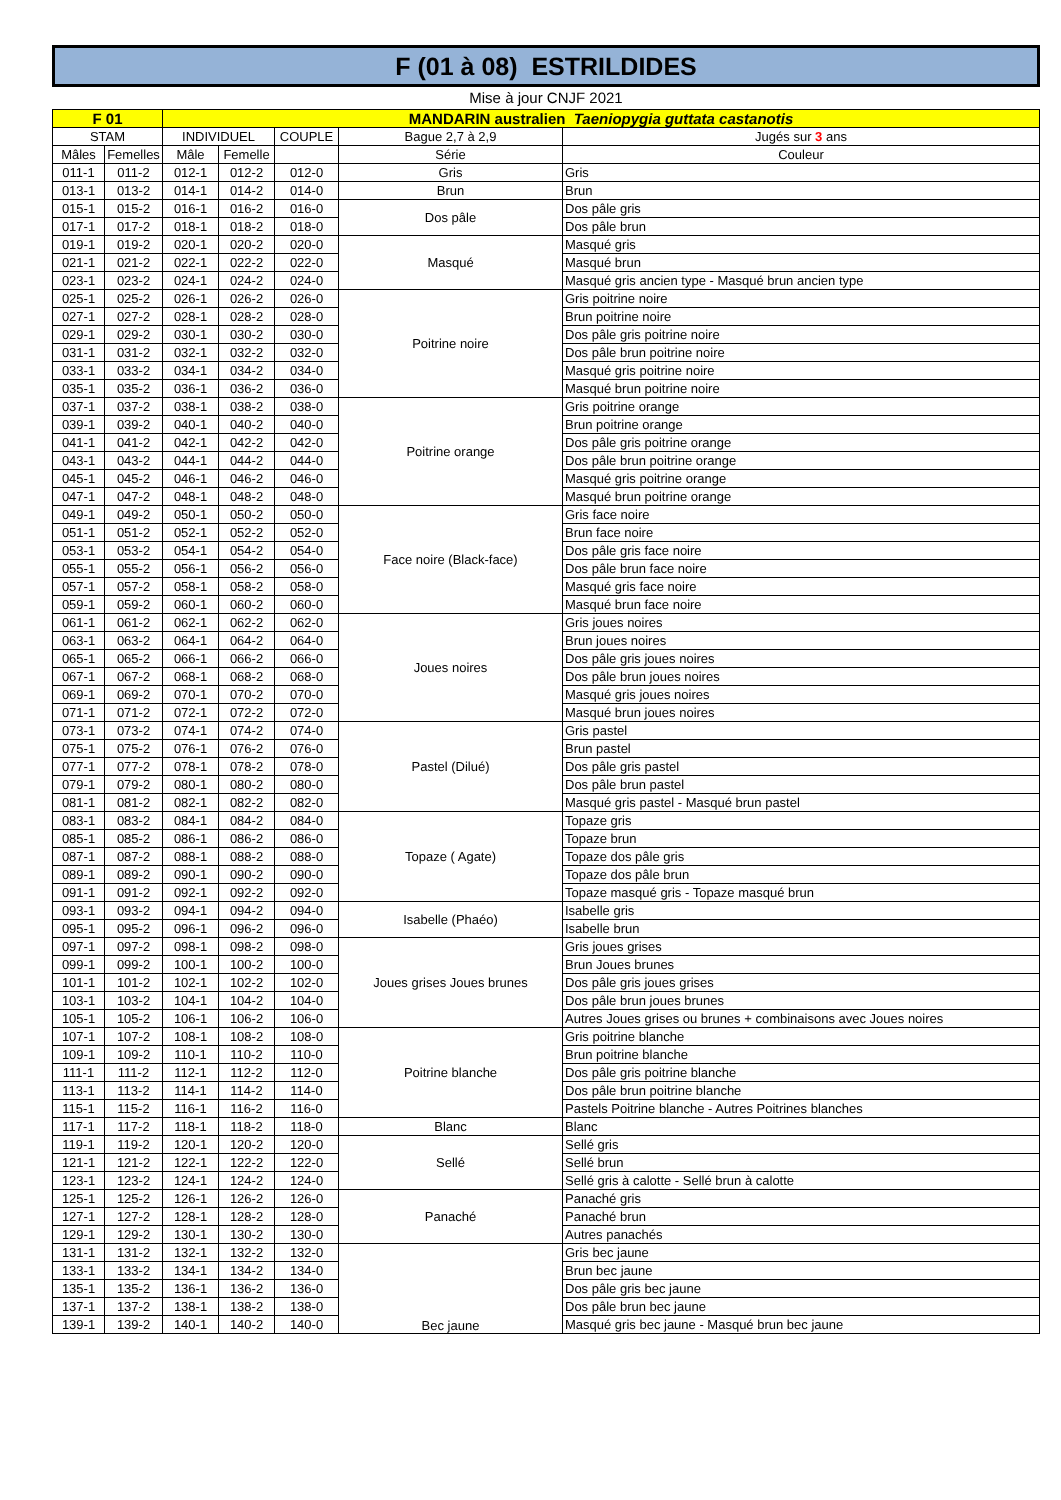F (01 à 08) ESTRILDIDES
Mise à jour CNJF 2021
| F 01 | | MANDARIN australien Taeniopygia guttata castanotis | | | | |
| --- | --- | --- | --- | --- | --- | --- |
| STAM | | INDIVIDUEL | | COUPLE | Bague 2,7 à 2,9 | Jugés sur 3 ans |
| Mâles | Femelles | Mâle | Femelle | | Série | Couleur |
| 011-1 | 011-2 | 012-1 | 012-2 | 012-0 | Gris | Gris |
| 013-1 | 013-2 | 014-1 | 014-2 | 014-0 | Brun | Brun |
| 015-1 | 015-2 | 016-1 | 016-2 | 016-0 | Dos pâle | Dos pâle gris |
| 017-1 | 017-2 | 018-1 | 018-2 | 018-0 | | Dos pâle brun |
| 019-1 | 019-2 | 020-1 | 020-2 | 020-0 | Masqué | Masqué gris |
| 021-1 | 021-2 | 022-1 | 022-2 | 022-0 | | Masqué brun |
| 023-1 | 023-2 | 024-1 | 024-2 | 024-0 | | Masqué gris ancien type - Masqué brun ancien type |
| 025-1 | 025-2 | 026-1 | 026-2 | 026-0 | Poitrine noire | Gris poitrine noire |
| 027-1 | 027-2 | 028-1 | 028-2 | 028-0 | | Brun poitrine noire |
| 029-1 | 029-2 | 030-1 | 030-2 | 030-0 | | Dos pâle gris poitrine noire |
| 031-1 | 031-2 | 032-1 | 032-2 | 032-0 | | Dos pâle brun poitrine noire |
| 033-1 | 033-2 | 034-1 | 034-2 | 034-0 | | Masqué gris poitrine noire |
| 035-1 | 035-2 | 036-1 | 036-2 | 036-0 | | Masqué brun poitrine noire |
| 037-1 | 037-2 | 038-1 | 038-2 | 038-0 | Poitrine orange | Gris poitrine orange |
| 039-1 | 039-2 | 040-1 | 040-2 | 040-0 | | Brun poitrine orange |
| 041-1 | 041-2 | 042-1 | 042-2 | 042-0 | | Dos pâle gris poitrine orange |
| 043-1 | 043-2 | 044-1 | 044-2 | 044-0 | | Dos pâle brun poitrine orange |
| 045-1 | 045-2 | 046-1 | 046-2 | 046-0 | | Masqué gris poitrine orange |
| 047-1 | 047-2 | 048-1 | 048-2 | 048-0 | | Masqué brun poitrine orange |
| 049-1 | 049-2 | 050-1 | 050-2 | 050-0 | Face noire (Black-face) | Gris face noire |
| 051-1 | 051-2 | 052-1 | 052-2 | 052-0 | | Brun face noire |
| 053-1 | 053-2 | 054-1 | 054-2 | 054-0 | | Dos pâle gris face noire |
| 055-1 | 055-2 | 056-1 | 056-2 | 056-0 | | Dos pâle brun face noire |
| 057-1 | 057-2 | 058-1 | 058-2 | 058-0 | | Masqué gris face noire |
| 059-1 | 059-2 | 060-1 | 060-2 | 060-0 | | Masqué brun face noire |
| 061-1 | 061-2 | 062-1 | 062-2 | 062-0 | Joues noires | Gris joues noires |
| 063-1 | 063-2 | 064-1 | 064-2 | 064-0 | | Brun joues noires |
| 065-1 | 065-2 | 066-1 | 066-2 | 066-0 | | Dos pâle gris joues noires |
| 067-1 | 067-2 | 068-1 | 068-2 | 068-0 | | Dos pâle brun joues noires |
| 069-1 | 069-2 | 070-1 | 070-2 | 070-0 | | Masqué gris joues noires |
| 071-1 | 071-2 | 072-1 | 072-2 | 072-0 | | Masqué brun joues noires |
| 073-1 | 073-2 | 074-1 | 074-2 | 074-0 | Pastel (Dilué) | Gris pastel |
| 075-1 | 075-2 | 076-1 | 076-2 | 076-0 | | Brun pastel |
| 077-1 | 077-2 | 078-1 | 078-2 | 078-0 | | Dos pâle gris pastel |
| 079-1 | 079-2 | 080-1 | 080-2 | 080-0 | | Dos pâle brun pastel |
| 081-1 | 081-2 | 082-1 | 082-2 | 082-0 | | Masqué gris pastel - Masqué brun pastel |
| 083-1 | 083-2 | 084-1 | 084-2 | 084-0 | Topaze ( Agate) | Topaze gris |
| 085-1 | 085-2 | 086-1 | 086-2 | 086-0 | | Topaze brun |
| 087-1 | 087-2 | 088-1 | 088-2 | 088-0 | | Topaze dos pâle gris |
| 089-1 | 089-2 | 090-1 | 090-2 | 090-0 | | Topaze dos pâle brun |
| 091-1 | 091-2 | 092-1 | 092-2 | 092-0 | | Topaze masqué gris - Topaze masqué brun |
| 093-1 | 093-2 | 094-1 | 094-2 | 094-0 | Isabelle (Phaéo) | Isabelle gris |
| 095-1 | 095-2 | 096-1 | 096-2 | 096-0 | | Isabelle brun |
| 097-1 | 097-2 | 098-1 | 098-2 | 098-0 | Joues grises Joues brunes | Gris joues grises |
| 099-1 | 099-2 | 100-1 | 100-2 | 100-0 | | Brun Joues brunes |
| 101-1 | 101-2 | 102-1 | 102-2 | 102-0 | | Dos pâle gris joues grises |
| 103-1 | 103-2 | 104-1 | 104-2 | 104-0 | | Dos pâle brun joues brunes |
| 105-1 | 105-2 | 106-1 | 106-2 | 106-0 | | Autres Joues grises ou brunes + combinaisons avec Joues noires |
| 107-1 | 107-2 | 108-1 | 108-2 | 108-0 | Poitrine blanche | Gris poitrine blanche |
| 109-1 | 109-2 | 110-1 | 110-2 | 110-0 | | Brun poitrine blanche |
| 111-1 | 111-2 | 112-1 | 112-2 | 112-0 | | Dos pâle gris poitrine blanche |
| 113-1 | 113-2 | 114-1 | 114-2 | 114-0 | | Dos pâle brun poitrine blanche |
| 115-1 | 115-2 | 116-1 | 116-2 | 116-0 | | Pastels Poitrine blanche - Autres Poitrines blanches |
| 117-1 | 117-2 | 118-1 | 118-2 | 118-0 | Blanc | Blanc |
| 119-1 | 119-2 | 120-1 | 120-2 | 120-0 | Sellé | Sellé gris |
| 121-1 | 121-2 | 122-1 | 122-2 | 122-0 | | Sellé brun |
| 123-1 | 123-2 | 124-1 | 124-2 | 124-0 | | Sellé gris à calotte - Sellé brun à calotte |
| 125-1 | 125-2 | 126-1 | 126-2 | 126-0 | Panaché | Panaché gris |
| 127-1 | 127-2 | 128-1 | 128-2 | 128-0 | | Panaché brun |
| 129-1 | 129-2 | 130-1 | 130-2 | 130-0 | | Autres panachés |
| 131-1 | 131-2 | 132-1 | 132-2 | 132-0 | Bec jaune | Gris bec jaune |
| 133-1 | 133-2 | 134-1 | 134-2 | 134-0 | | Brun bec jaune |
| 135-1 | 135-2 | 136-1 | 136-2 | 136-0 | | Dos pâle gris bec jaune |
| 137-1 | 137-2 | 138-1 | 138-2 | 138-0 | | Dos pâle brun bec jaune |
| 139-1 | 139-2 | 140-1 | 140-2 | 140-0 | | Masqué gris bec jaune - Masqué brun bec jaune |